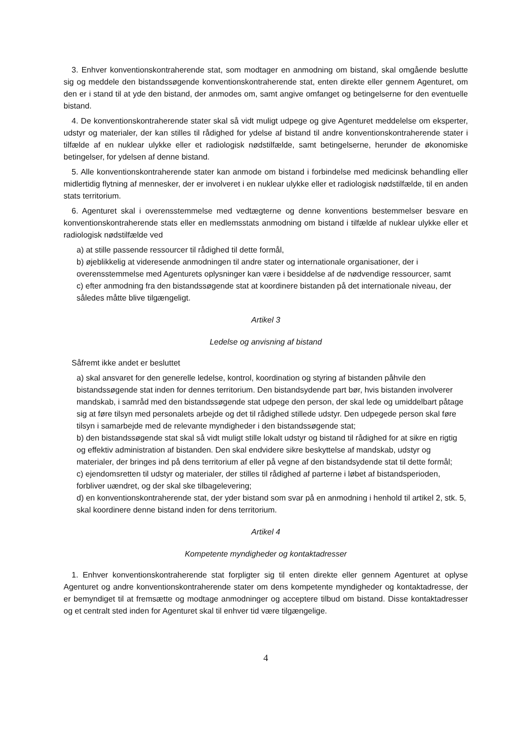3. Enhver konventionskontraherende stat, som modtager en anmodning om bistand, skal omgående beslutte sig og meddele den bistandssøgende konventionskontraherende stat, enten direkte eller gennem Agenturet, om den er i stand til at yde den bistand, der anmodes om, samt angive omfanget og betingelserne for den eventuelle bistand.
4. De konventionskontraherende stater skal så vidt muligt udpege og give Agenturet meddelelse om eksperter, udstyr og materialer, der kan stilles til rådighed for ydelse af bistand til andre konventionskontraherende stater i tilfælde af en nuklear ulykke eller et radiologisk nødstilfælde, samt betingelserne, herunder de økonomiske betingelser, for ydelsen af denne bistand.
5. Alle konventionskontraherende stater kan anmode om bistand i forbindelse med medicinsk behandling eller midlertidig flytning af mennesker, der er involveret i en nuklear ulykke eller et radiologisk nødstilfælde, til en anden stats territorium.
6. Agenturet skal i overensstemmelse med vedtægterne og denne konventions bestemmelser besvare en konventionskontraherende stats eller en medlemsstats anmodning om bistand i tilfælde af nuklear ulykke eller et radiologisk nødstilfælde ved
a) at stille passende ressourcer til rådighed til dette formål,
b) øjeblikkelig at videresende anmodningen til andre stater og internationale organisationer, der i overensstemmelse med Agenturets oplysninger kan være i besiddelse af de nødvendige ressourcer, samt
c) efter anmodning fra den bistandssøgende stat at koordinere bistanden på det internationale niveau, der således måtte blive tilgængeligt.
Artikel 3
Ledelse og anvisning af bistand
Såfremt ikke andet er besluttet
a) skal ansvaret for den generelle ledelse, kontrol, koordination og styring af bistanden påhvile den bistandssøgende stat inden for dennes territorium. Den bistandsydende part bør, hvis bistanden involverer mandskab, i samråd med den bistandssøgende stat udpege den person, der skal lede og umiddelbart påtage sig at føre tilsyn med personalets arbejde og det til rådighed stillede udstyr. Den udpegede person skal føre tilsyn i samarbejde med de relevante myndigheder i den bistandssøgende stat;
b) den bistandssøgende stat skal så vidt muligt stille lokalt udstyr og bistand til rådighed for at sikre en rigtig og effektiv administration af bistanden. Den skal endvidere sikre beskyttelse af mandskab, udstyr og materialer, der bringes ind på dens territorium af eller på vegne af den bistandsydende stat til dette formål;
c) ejendomsretten til udstyr og materialer, der stilles til rådighed af parterne i løbet af bistandsperioden, forbliver uændret, og der skal ske tilbagelevering;
d) en konventionskontraherende stat, der yder bistand som svar på en anmodning i henhold til artikel 2, stk. 5, skal koordinere denne bistand inden for dens territorium.
Artikel 4
Kompetente myndigheder og kontaktadresser
1. Enhver konventionskontraherende stat forpligter sig til enten direkte eller gennem Agenturet at oplyse Agenturet og andre konventionskontraherende stater om dens kompetente myndigheder og kontaktadresse, der er bemyndiget til at fremsætte og modtage anmodninger og acceptere tilbud om bistand. Disse kontaktadresser og et centralt sted inden for Agenturet skal til enhver tid være tilgængelige.
4